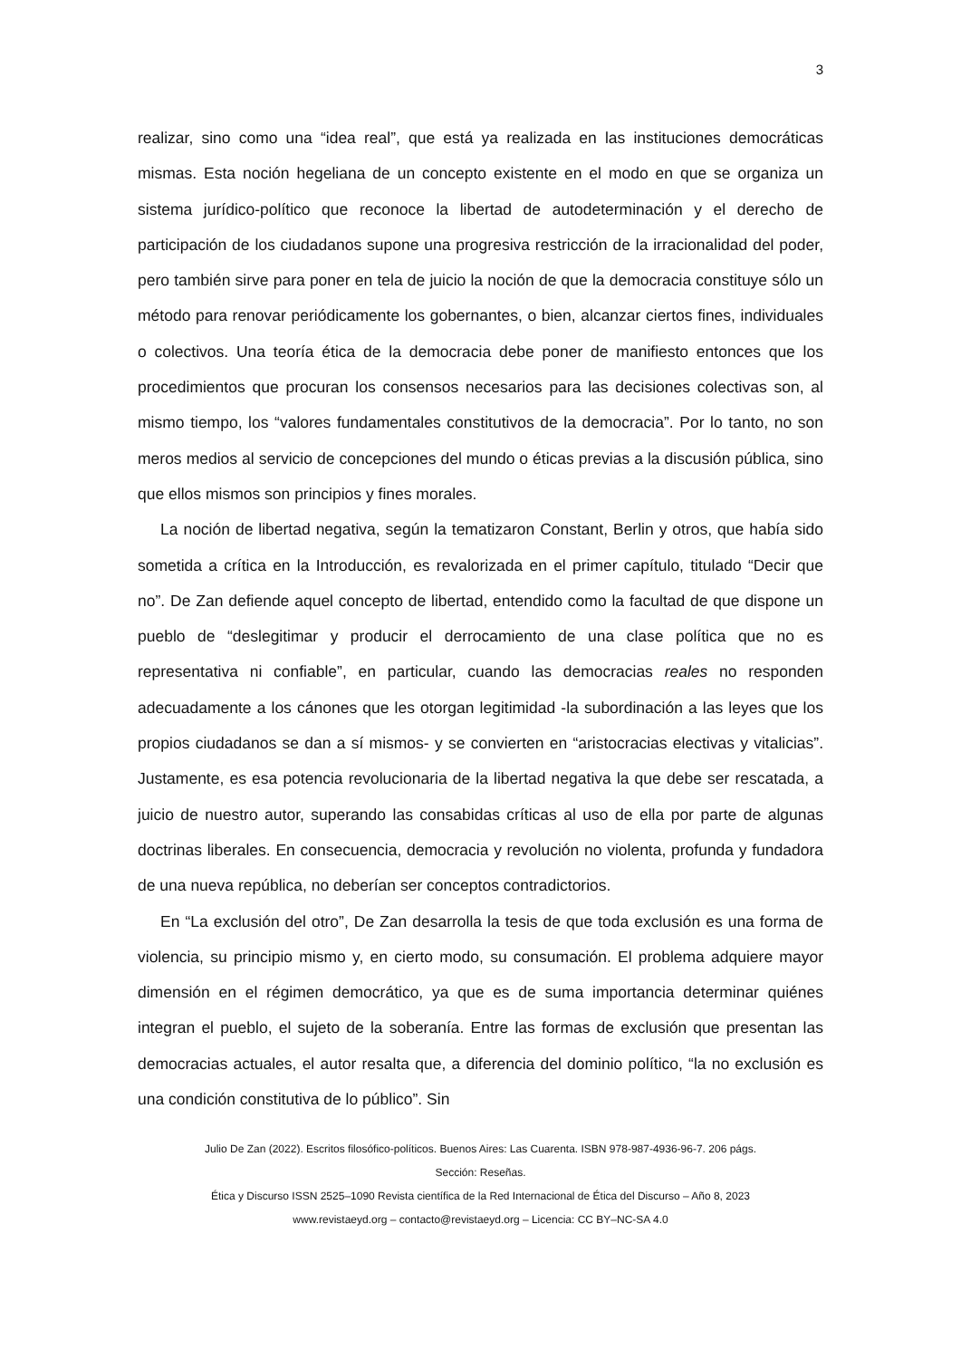3
realizar, sino como una “idea real”, que está ya realizada en las instituciones democráticas mismas. Esta noción hegeliana de un concepto existente en el modo en que se organiza un sistema jurídico-político que reconoce la libertad de autodeterminación y el derecho de participación de los ciudadanos supone una progresiva restricción de la irracionalidad del poder, pero también sirve para poner en tela de juicio la noción de que la democracia constituye sólo un método para renovar periódicamente los gobernantes, o bien, alcanzar ciertos fines, individuales o colectivos. Una teoría ética de la democracia debe poner de manifiesto entonces que los procedimientos que procuran los consensos necesarios para las decisiones colectivas son, al mismo tiempo, los “valores fundamentales constitutivos de la democracia”. Por lo tanto, no son meros medios al servicio de concepciones del mundo o éticas previas a la discusión pública, sino que ellos mismos son principios y fines morales.
La noción de libertad negativa, según la tematizaron Constant, Berlin y otros, que había sido sometida a crítica en la Introducción, es revalorizada en el primer capítulo, titulado “Decir que no”. De Zan defiende aquel concepto de libertad, entendido como la facultad de que dispone un pueblo de “deslegitimar y producir el derrocamiento de una clase política que no es representativa ni confiable”, en particular, cuando las democracias reales no responden adecuadamente a los cánones que les otorgan legitimidad -la subordinación a las leyes que los propios ciudadanos se dan a sí mismos- y se convierten en “aristocracias electivas y vitalicias”. Justamente, es esa potencia revolucionaria de la libertad negativa la que debe ser rescatada, a juicio de nuestro autor, superando las consabidas críticas al uso de ella por parte de algunas doctrinas liberales. En consecuencia, democracia y revolución no violenta, profunda y fundadora de una nueva república, no deberían ser conceptos contradictorios.
En “La exclusión del otro”, De Zan desarrolla la tesis de que toda exclusión es una forma de violencia, su principio mismo y, en cierto modo, su consumación. El problema adquiere mayor dimensión en el régimen democrático, ya que es de suma importancia determinar quiénes integran el pueblo, el sujeto de la soberanía. Entre las formas de exclusión que presentan las democracias actuales, el autor resalta que, a diferencia del dominio político, “la no exclusión es una condición constitutiva de lo público”. Sin
Julio De Zan (2022). Escritos filosófico-políticos. Buenos Aires: Las Cuarenta. ISBN 978-987-4936-96-7. 206 págs.
Sección: Reseñas.
Ética y Discurso ISSN 2525–1090 Revista científica de la Red Internacional de Ética del Discurso – Año 8, 2023
www.revistaeyd.org – contacto@revistaeyd.org – Licencia: CC BY–NC-SA 4.0